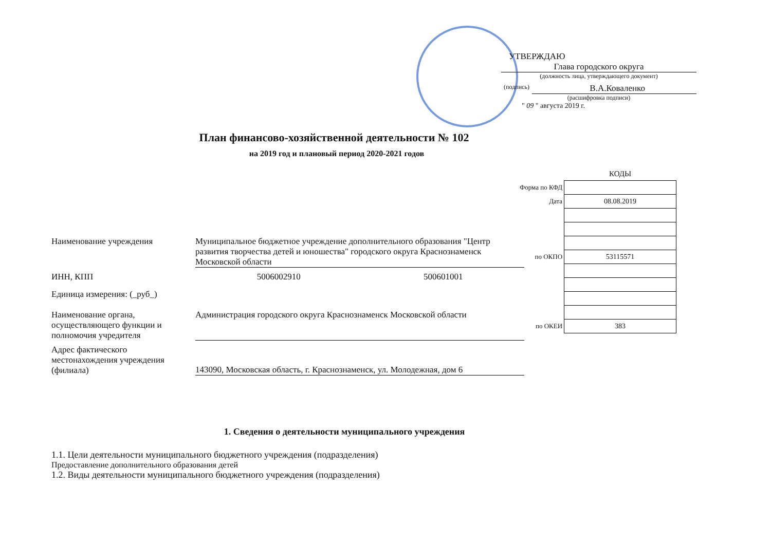УТВЕРЖДАЮ
Глава городского округа
(должность лица, утверждающего документ)
(подпись)
В.А.Коваленко
(расшифровка подписи)
" 09 " августа 2019 г.
План финансово-хозяйственной деятельности № 102
на 2019 год и плановый период 2020-2021 годов
| | КОДЫ |
| Форма по КФД | |
| Дата | 08.08.2019 |
| по ОКПО | 53115571 |
| по ОКЕИ | 383 |
Наименование учреждения Муниципальное бюджетное учреждение дополнительного образования "Центр развития творчества детей и юношества" городского округа Краснознаменск Московской области
ИНН, КПП 5006002910 500601001
Единица измерения: (_руб_)
Наименование органа, осуществляющего функции и полномочия учредителя
Администрация городского округа Краснознаменск Московской области
Адрес фактического местонахождения учреждения (филиала)
143090, Московская область, г. Краснознаменск, ул. Молодежная, дом 6
1. Сведения о деятельности муниципального учреждения
1.1. Цели деятельности муниципального бюджетного учреждения (подразделения)
Предоставление дополнительного образования детей
1.2. Виды деятельности муниципального бюджетного учреждения (подразделения)